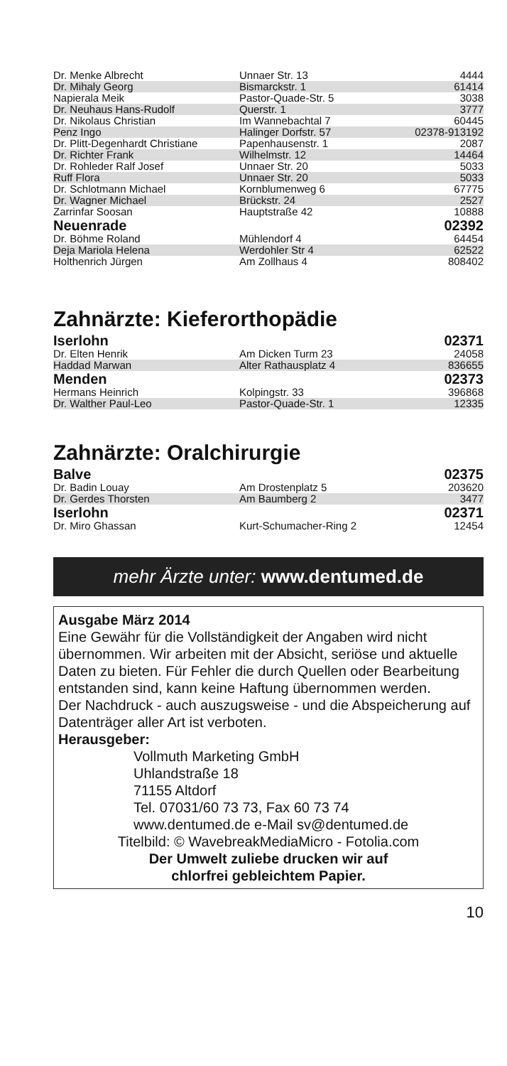| Dr. Menke Albrecht | Unnaer Str. 13 | 4444 |
| Dr. Mihaly Georg | Bismarckstr. 1 | 61414 |
| Napierala Meik | Pastor-Quade-Str. 5 | 3038 |
| Dr. Neuhaus Hans-Rudolf | Querstr. 1 | 3777 |
| Dr. Nikolaus Christian | Im Wannebachtal 7 | 60445 |
| Penz Ingo | Halinger Dorfstr. 57 | 02378-913192 |
| Dr. Plitt-Degenhardt Christiane | Papenhausenstr. 1 | 2087 |
| Dr. Richter Frank | Wilhelmstr. 12 | 14464 |
| Dr. Rohleder Ralf Josef | Unnaer Str. 20 | 5033 |
| Ruff Flora | Unnaer Str. 20 | 5033 |
| Dr. Schlotmann Michael | Kornblumenweg 6 | 67775 |
| Dr. Wagner Michael | Brückstr. 24 | 2527 |
| Zarrinfar Soosan | Hauptstraße 42 | 10888 |
| Neuenrade | | 02392 |
| Dr. Böhme Roland | Mühlendorf 4 | 64454 |
| Deja Mariola Helena | Werdohler Str 4 | 62522 |
| Holthenrich Jürgen | Am Zollhaus 4 | 808402 |
Zahnärzte: Kieferorthopädie
| Iserlohn | | 02371 |
| Dr. Elten Henrik | Am Dicken Turm 23 | 24058 |
| Haddad Marwan | Alter Rathausplatz 4 | 836655 |
| Menden | | 02373 |
| Hermans Heinrich | Kolpingstr. 33 | 396868 |
| Dr. Walther Paul-Leo | Pastor-Quade-Str. 1 | 12335 |
Zahnärzte: Oralchirurgie
| Balve | | 02375 |
| Dr. Badin Louay | Am Drostenplatz 5 | 203620 |
| Dr. Gerdes Thorsten | Am Baumberg 2 | 3477 |
| Iserlohn | | 02371 |
| Dr. Miro Ghassan | Kurt-Schumacher-Ring 2 | 12454 |
mehr Ärzte unter: www.dentumed.de
Ausgabe März 2014
Eine Gewähr für die Vollständigkeit der Angaben wird nicht übernommen. Wir arbeiten mit der Absicht, seriöse und aktuelle Daten zu bieten. Für Fehler die durch Quellen oder Bearbeitung entstanden sind, kann keine Haftung übernommen werden.
Der Nachdruck - auch auszugsweise - und die Abspeicherung auf Datenträger aller Art ist verboten.
Herausgeber:
Vollmuth Marketing GmbH
Uhlandstraße 18
71155 Altdorf
Tel. 07031/60 73 73, Fax 60 73 74
www.dentumed.de e-Mail sv@dentumed.de
Titelbild: © WavebreakMediaMicro - Fotolia.com
Der Umwelt zuliebe drucken wir auf
chlorfrei gebleichtem Papier.
10